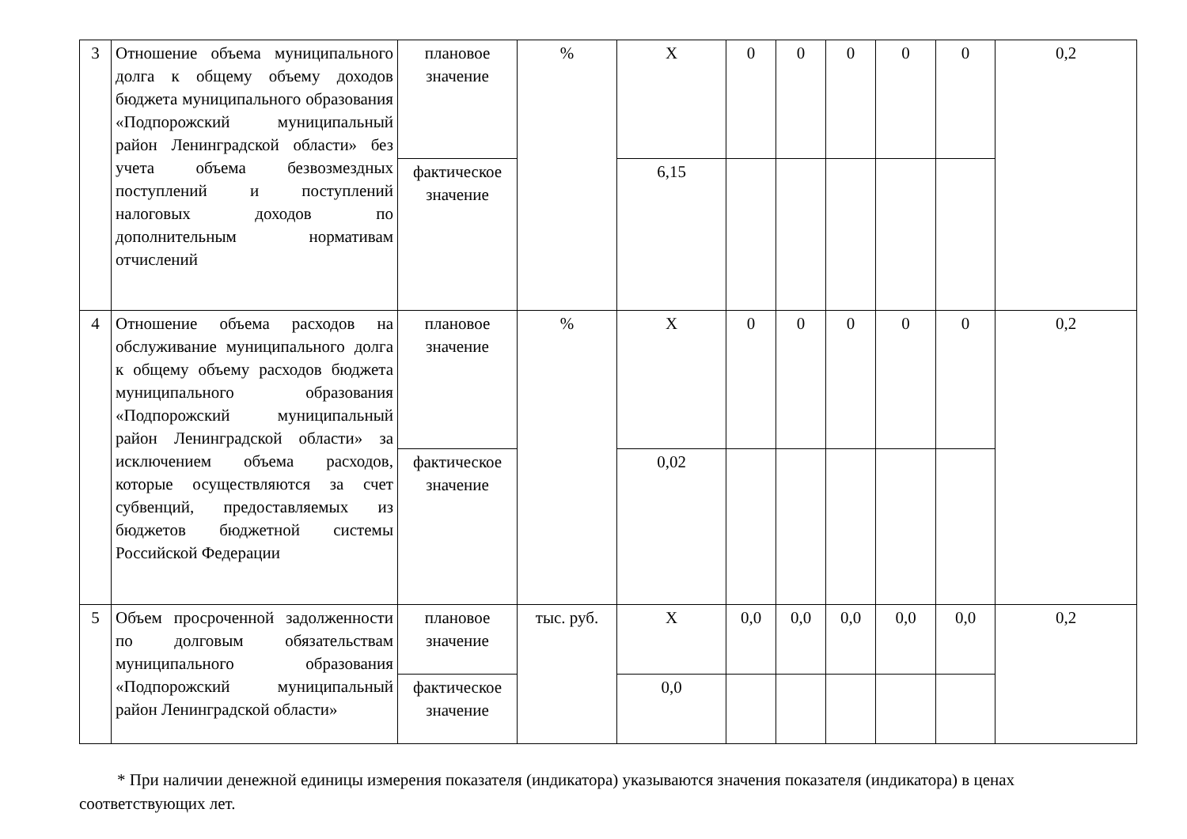| 3 | Отношение объема муниципального долга к общему объему доходов бюджета муниципального образования «Подпорожский муниципальный район Ленинградской области» без учета объема безвозмездных поступлений и поступлений налоговых доходов по дополнительным нормативам отчислений | плановое значение | % | Х | 0 | 0 | 0 | 0 | 0 | 0,2 |
| | | фактическое значение | | 6,15 | | | | | | |
| 4 | Отношение объема расходов на обслуживание муниципального долга к общему объему расходов бюджета муниципального образования «Подпорожский муниципальный район Ленинградской области» за исключением объема расходов, которые осуществляются за счет субвенций, предоставляемых из бюджетов бюджетной системы Российской Федерации | плановое значение | % | Х | 0 | 0 | 0 | 0 | 0 | 0,2 |
| | | фактическое значение | | 0,02 | | | | | | |
| 5 | Объем просроченной задолженности по долговым обязательствам муниципального образования «Подпорожский муниципальный район Ленинградской области» | плановое значение | тыс. руб. | Х | 0,0 | 0,0 | 0,0 | 0,0 | 0,0 | 0,2 |
| | | фактическое значение | | 0,0 | | | | | | |
* При наличии денежной единицы измерения показателя (индикатора) указываются значения показателя (индикатора) в ценах соответствующих лет.